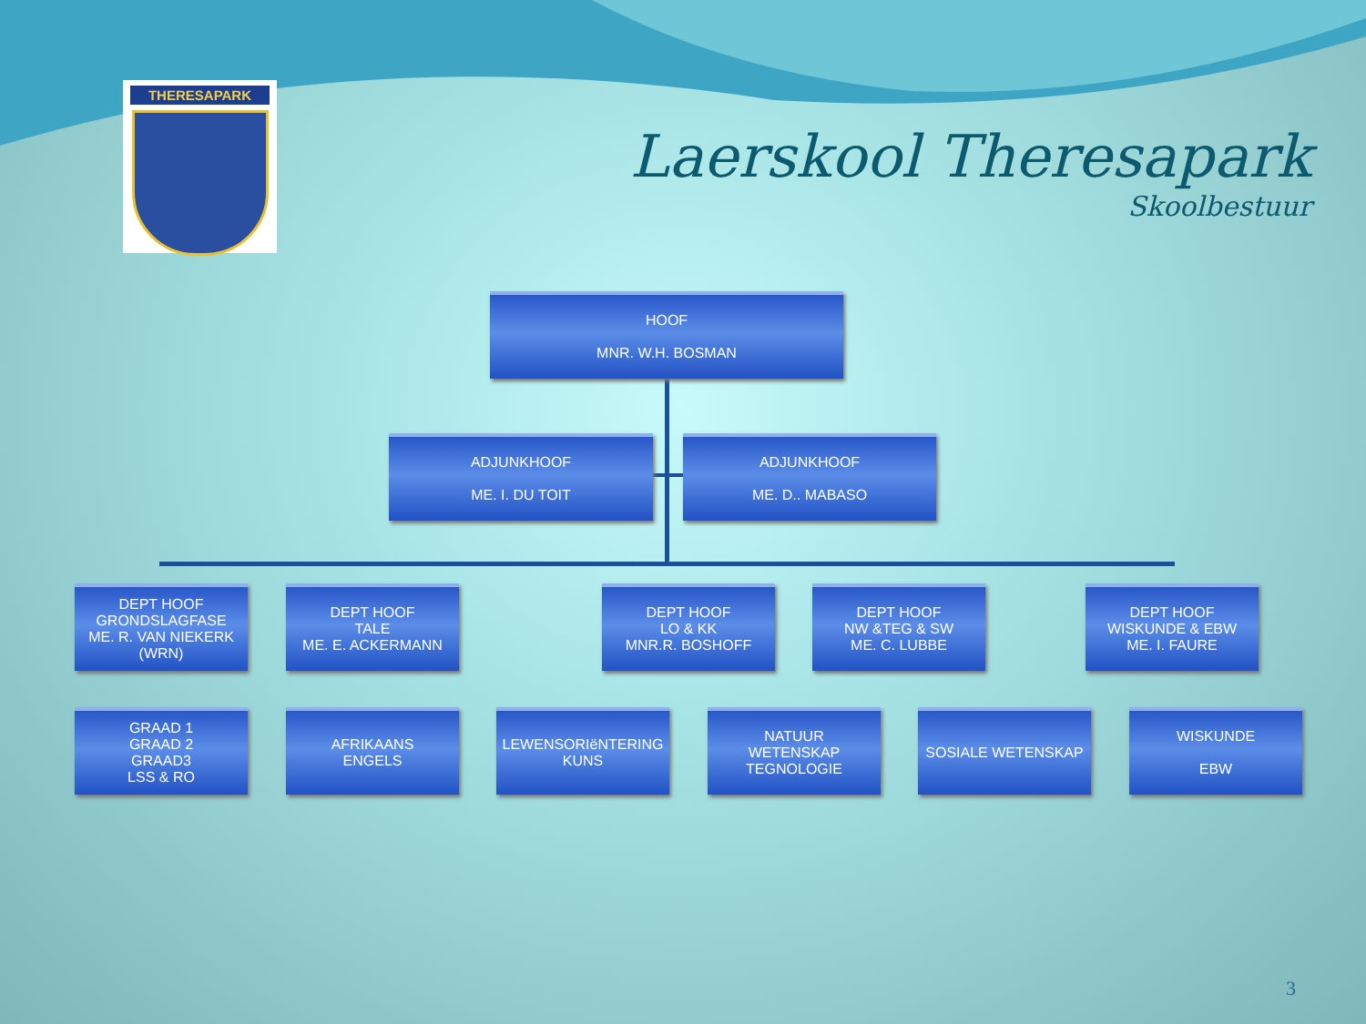THERESAPARK
Laerskool Theresapark
Skoolbestuur
HOOF
MNR. W.H. BOSMAN
ADJUNKHOOF
ME. I. DU TOIT
ADJUNKHOOF
ME. D.. MABASO
DEPT HOOF
GRONDSLAGFASE
ME. R. VAN NIEKERK
(WRN)
DEPT HOOF
TALE
ME. E. ACKERMANN
DEPT HOOF
LO & KK
MNR.R. BOSHOFF
DEPT HOOF
NW &TEG & SW
ME. C. LUBBE
DEPT HOOF
WISKUNDE & EBW
ME. I. FAURE
GRAAD 1
GRAAD 2
GRAAD3
LSS & RO
AFRIKAANS
ENGELS
LEWENSORIëNTERING
KUNS
NATUUR
WETENSKAP
TEGNOLOGIE
SOSIALE WETENSKAP
WISKUNDE
EBW
3